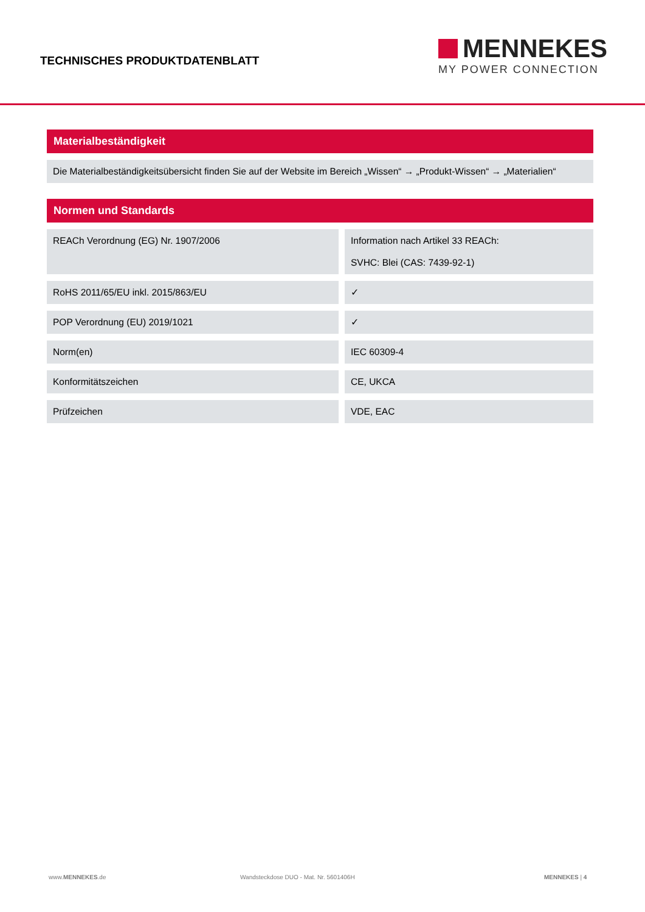TECHNISCHES PRODUKTDATENBLATT
MENNEKES
MY POWER CONNECTION
Materialbeständigkeit
Die Materialbeständigkeitsübersicht finden Sie auf der Website im Bereich „Wissen“ → „Produkt-Wissen“ → „Materialien“
Normen und Standards
| REACh Verordnung (EG) Nr. 1907/2006 | | Information nach Artikel 33 REACh: SVHC: Blei (CAS: 7439-92-1) |
| RoHS 2011/65/EU inkl. 2015/863/EU | | ✓ |
| POP Verordnung (EU) 2019/1021 | | ✓ |
| Norm(en) | | IEC 60309-4 |
| Konformitätszeichen | | CE, UKCA |
| Prüfzeichen | | VDE, EAC |
www.MENNEKES.de Wandsteckdose DUO - Mat. Nr. 5601406H MENNEKES | 4